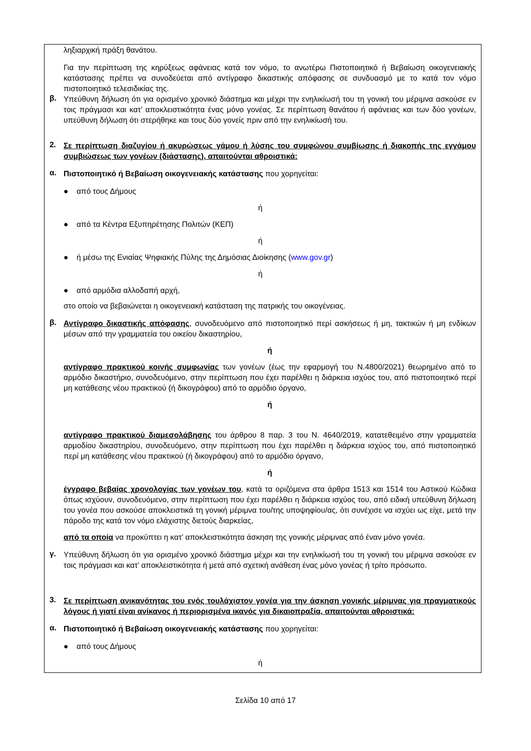ληξιαρχική πράξη θανάτου.
Για την περίπτωση της κηρύξεως αφάνειας κατά τον νόμο, το ανωτέρω Πιστοποιητικό ή Βεβαίωση οικογενειακής κατάστασης πρέπει να συνοδεύεται από αντίγραφο δικαστικής απόφασης σε συνδυασμό με το κατά τον νόμο πιστοποιητικό τελεσιδικίας της.
β.
Υπεύθυνη δήλωση ότι για ορισμένο χρονικό διάστημα και μέχρι την ενηλικίωσή του τη γονική του μέριμνα ασκούσε εν τοις πράγμασι και κατ’ αποκλειστικότητα ένας μόνο γονέας. Σε περίπτωση θανάτου ή αφάνειας και των δύο γονέων, υπεύθυνη δήλωση ότι στερήθηκε και τους δύο γονείς πριν από την ενηλικίωσή του.
2.
Σε περίπτωση διαζυγίου ή ακυρώσεως γάμου ή λύσης του συμφώνου συμβίωσης ή διακοπής της εγγάμου συμβιώσεως των γονέων (διάστασης), απαιτούνται αθροιστικά:
α.
Πιστοποιητικό ή Βεβαίωση οικογενειακής κατάστασης που χορηγείται:
● από τους Δήμους
ή
● από τα Κέντρα Εξυπηρέτησης Πολιτών (ΚΕΠ)
ή
● ή μέσω της Ενιαίας Ψηφιακής Πύλης της Δημόσιας Διοίκησης (www.gov.gr)
ή
● από αρμόδια αλλοδαπή αρχή,
στο οποίο να βεβαιώνεται η οικογενειακή κατάσταση της πατρικής του οικογένειας.
β.
Αντίγραφο δικαστικής απόφασης, συνοδευόμενο από πιστοποιητικό περί ασκήσεως ή μη, τακτικών ή μη ενδίκων μέσων από την γραμματεία του οικείου δικαστηρίου,
ή
αντίγραφο πρακτικού κοινής συμφωνίας των γονέων (έως την εφαρμογή του Ν.4800/2021) θεωρημένο από το αρμόδιο δικαστήριο, συνοδευόμενο, στην περίπτωση που έχει παρέλθει η διάρκεια ισχύος του, από πιστοποιητικό περί μη κατάθεσης νέου πρακτικού (ή δικογράφου) από το αρμόδιο όργανο,
ή
αντίγραφο πρακτικού διαμεσολάβησης του άρθρου 8 παρ. 3 του Ν. 4640/2019, κατατεθειμένο στην γραμματεία αρμοδίου δικαστηρίου, συνοδευόμενο, στην περίπτωση που έχει παρέλθει η διάρκεια ισχύος του, από πιστοποιητικό περί μη κατάθεσης νέου πρακτικού (ή δικογράφου) από το αρμόδιο όργανο,
ή
έγγραφο βεβαίας χρονολογίας των γονέων του, κατά τα οριζόμενα στα άρθρα 1513 και 1514 του Αστικού Κώδικα όπως ισχύουν, συνοδευόμενο, στην περίπτωση που έχει παρέλθει η διάρκεια ισχύος του, από ειδική υπεύθυνη δήλωση του γονέα που ασκούσε αποκλειστικά τη γονική μέριμνα του/της υποψηφίου/ας, ότι συνέχισε να ισχύει ως είχε, μετά την πάροδο της κατά τον νόμο ελάχιστης διετούς διαρκείας,
από τα οποία να προκύπτει η κατ’ αποκλειστικότητα άσκηση της γονικής μέριμνας από έναν μόνο γονέα.
γ.
Υπεύθυνη δήλωση ότι για ορισμένο χρονικό διάστημα μέχρι και την ενηλικίωσή του τη γονική του μέριμνα ασκούσε εν τοις πράγμασι και κατ’ αποκλειστικότητα ή μετά από σχετική ανάθεση ένας μόνο γονέας ή τρίτο πρόσωπο.
3.
Σε περίπτωση ανικανότητας του ενός τουλάχιστον γονέα για την άσκηση γονικής μέριμνας για πραγματικούς λόγους ή γιατί είναι ανίκανος ή περιορισμένα ικανός για δικαιοπραξία, απαιτούνται αθροιστικά:
α.
Πιστοποιητικό ή Βεβαίωση οικογενειακής κατάστασης που χορηγείται:
● από τους Δήμους
ή
Σελίδα 10 από 17